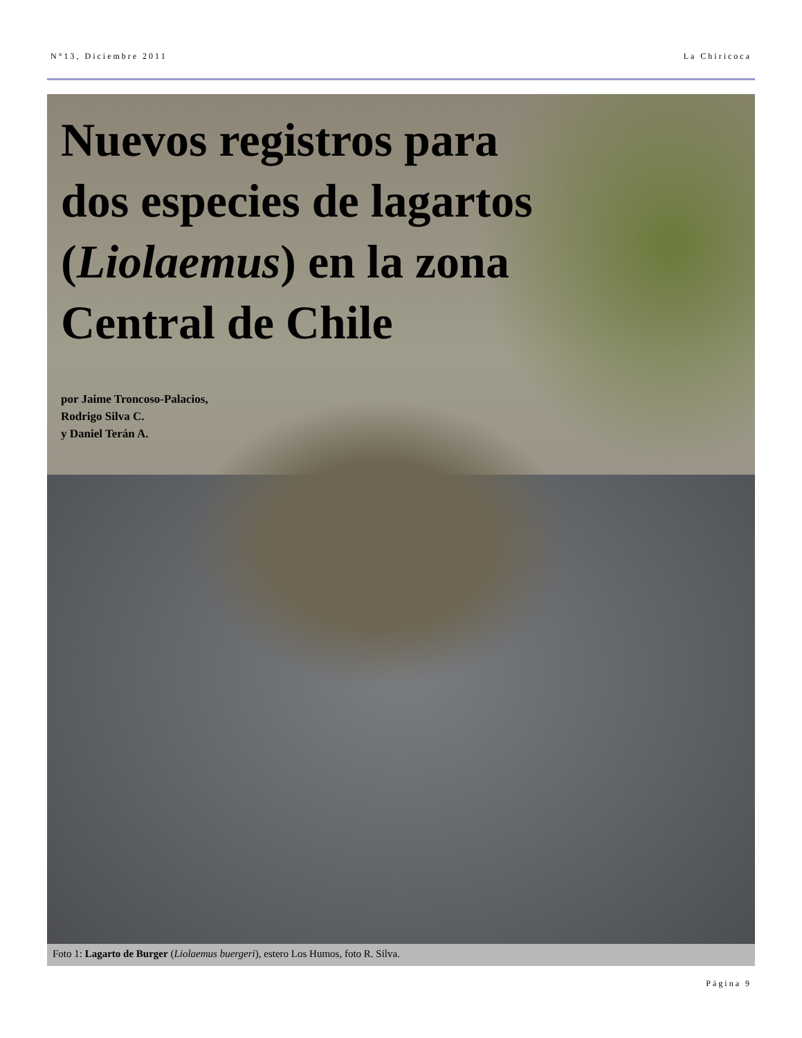N°13, Diciembre 2011 La Chiricoca
Nuevos registros para
dos especies de lagartos
(Liolaemus) en la zona
Central de Chile
por Jaime Troncoso-Palacios,
Rodrigo Silva C.
y Daniel Terán A.
Foto 1: Lagarto de Burger (Liolaemus buergeri), estero Los Humos, foto R. Silva.
Página 9